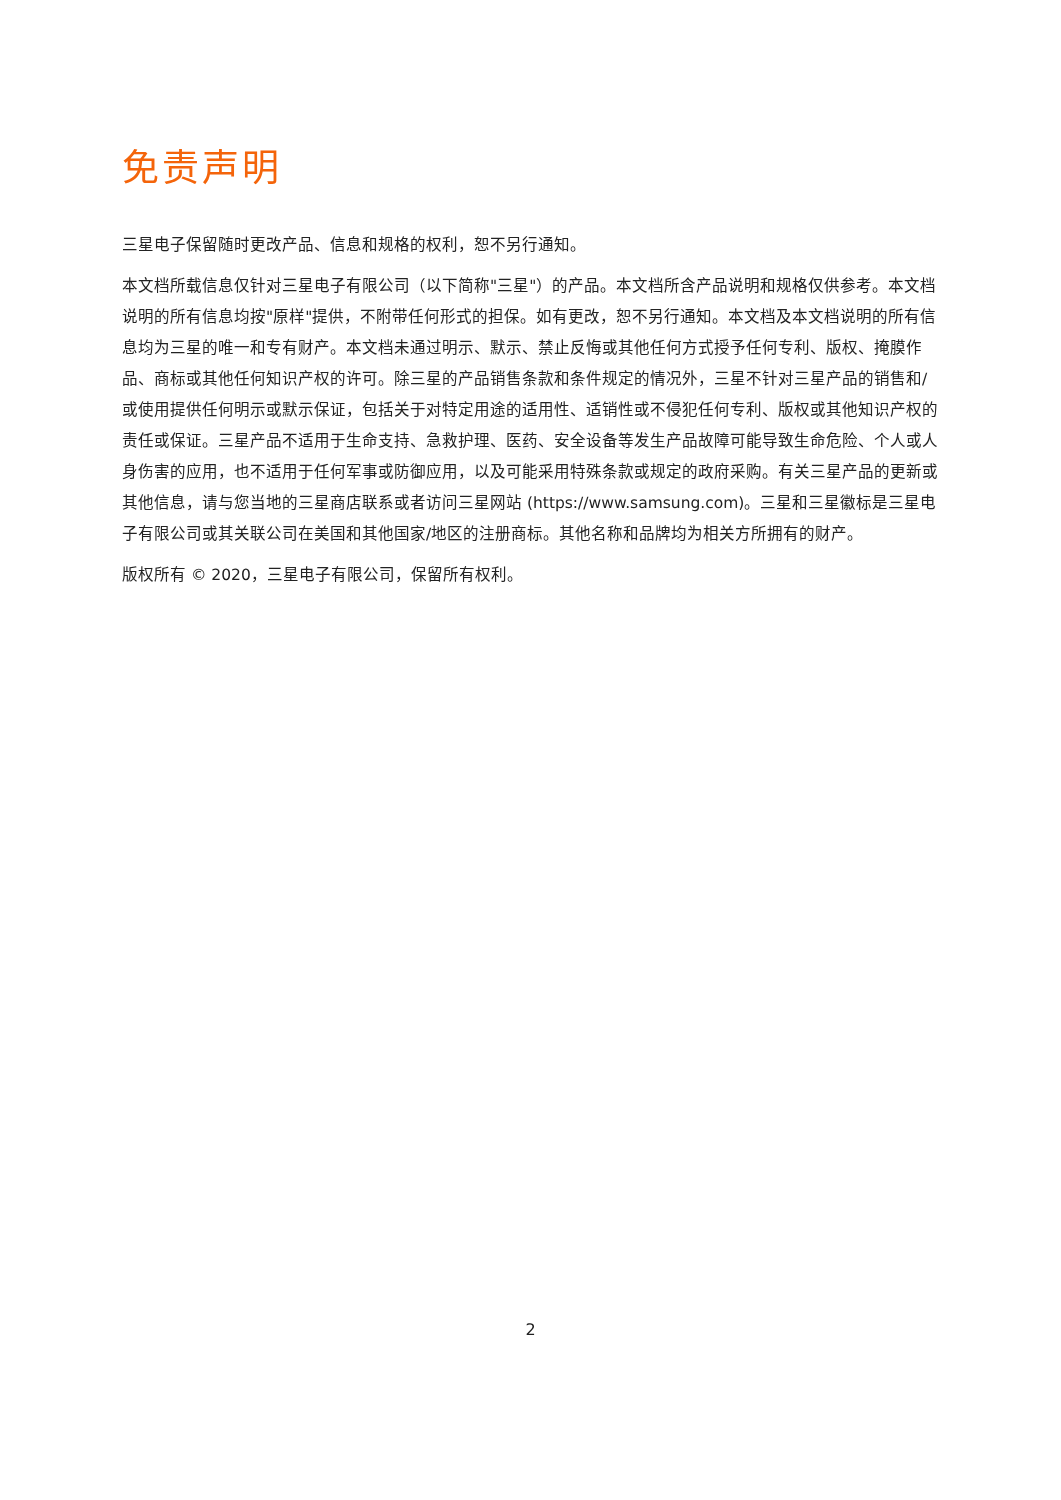免责声明
三星电子保留随时更改产品、信息和规格的权利，恕不另行通知。
本文档所载信息仅针对三星电子有限公司（以下简称"三星"）的产品。本文档所含产品说明和规格仅供参考。本文档说明的所有信息均按"原样"提供，不附带任何形式的担保。如有更改，恕不另行通知。本文档及本文档说明的所有信息均为三星的唯一和专有财产。本文档未通过明示、默示、禁止反悔或其他任何方式授予任何专利、版权、掩膜作品、商标或其他任何知识产权的许可。除三星的产品销售条款和条件规定的情况外，三星不针对三星产品的销售和/或使用提供任何明示或默示保证，包括关于对特定用途的适用性、适销性或不侵犯任何专利、版权或其他知识产权的责任或保证。三星产品不适用于生命支持、急救护理、医药、安全设备等发生产品故障可能导致生命危险、个人或人身伤害的应用，也不适用于任何军事或防御应用，以及可能采用特殊条款或规定的政府采购。有关三星产品的更新或其他信息，请与您当地的三星商店联系或者访问三星网站 (https://www.samsung.com)。三星和三星徽标是三星电子有限公司或其关联公司在美国和其他国家/地区的注册商标。其他名称和品牌均为相关方所拥有的财产。
版权所有 © 2020，三星电子有限公司，保留所有权利。
2